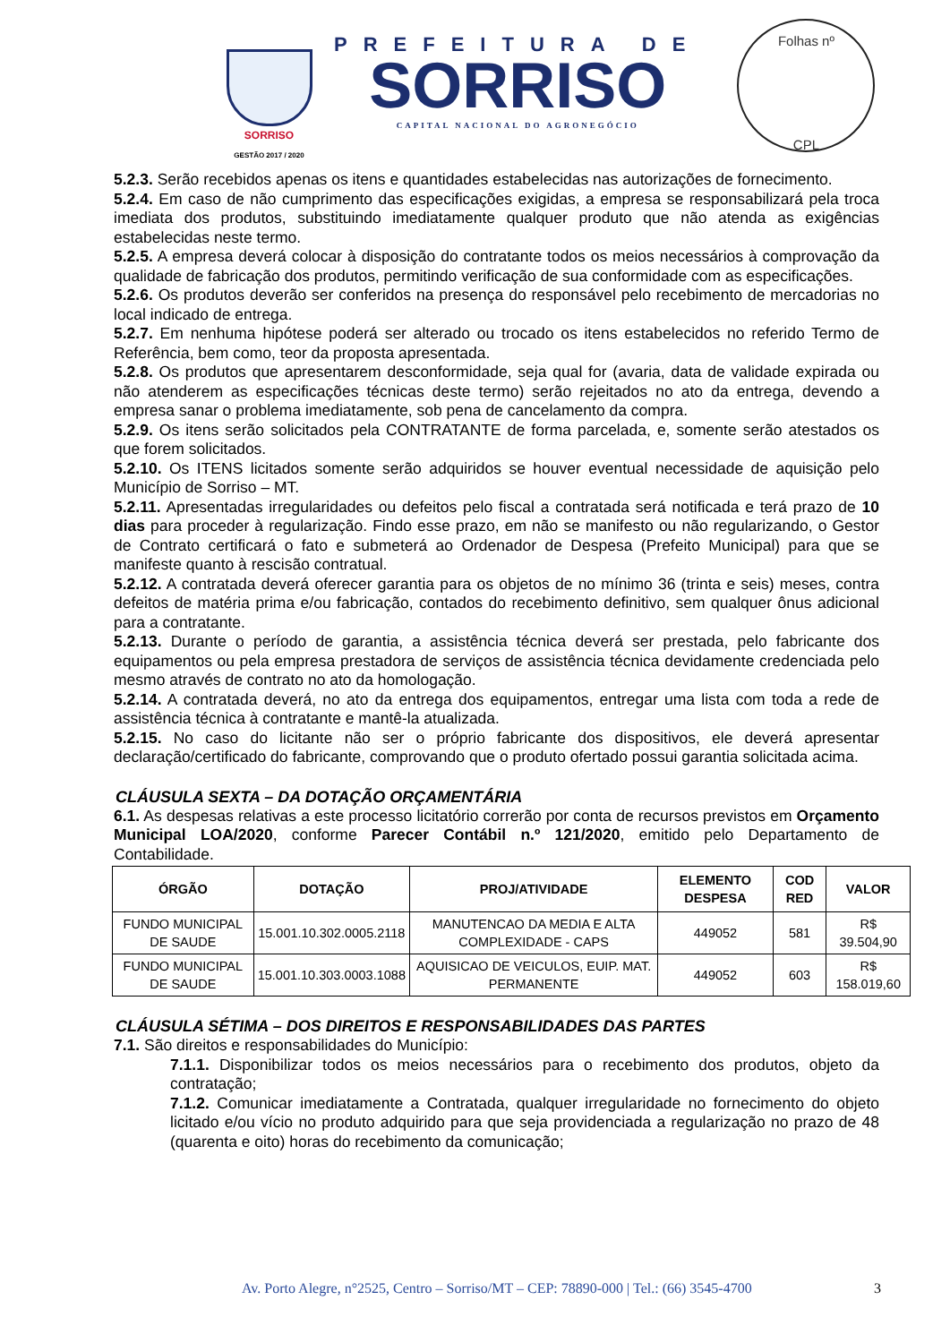SORRISO
GESTÃO 2017 / 2020
PREFEITURA DE
SORRISO
CAPITAL NACIONAL DO AGRONEGÓCIO
Folhas nº
CPL
5.2.3. Serão recebidos apenas os itens e quantidades estabelecidas nas autorizações de fornecimento.
5.2.4. Em caso de não cumprimento das especificações exigidas, a empresa se responsabilizará pela troca imediata dos produtos, substituindo imediatamente qualquer produto que não atenda as exigências estabelecidas neste termo.
5.2.5. A empresa deverá colocar à disposição do contratante todos os meios necessários à comprovação da qualidade de fabricação dos produtos, permitindo verificação de sua conformidade com as especificações.
5.2.6. Os produtos deverão ser conferidos na presença do responsável pelo recebimento de mercadorias no local indicado de entrega.
5.2.7. Em nenhuma hipótese poderá ser alterado ou trocado os itens estabelecidos no referido Termo de Referência, bem como, teor da proposta apresentada.
5.2.8. Os produtos que apresentarem desconformidade, seja qual for (avaria, data de validade expirada ou não atenderem as especificações técnicas deste termo) serão rejeitados no ato da entrega, devendo a empresa sanar o problema imediatamente, sob pena de cancelamento da compra.
5.2.9. Os itens serão solicitados pela CONTRATANTE de forma parcelada, e, somente serão atestados os que forem solicitados.
5.2.10. Os ITENS licitados somente serão adquiridos se houver eventual necessidade de aquisição pelo Município de Sorriso – MT.
5.2.11. Apresentadas irregularidades ou defeitos pelo fiscal a contratada será notificada e terá prazo de 10 dias para proceder à regularização. Findo esse prazo, em não se manifesto ou não regularizando, o Gestor de Contrato certificará o fato e submeterá ao Ordenador de Despesa (Prefeito Municipal) para que se manifeste quanto à rescisão contratual.
5.2.12. A contratada deverá oferecer garantia para os objetos de no mínimo 36 (trinta e seis) meses, contra defeitos de matéria prima e/ou fabricação, contados do recebimento definitivo, sem qualquer ônus adicional para a contratante.
5.2.13. Durante o período de garantia, a assistência técnica deverá ser prestada, pelo fabricante dos equipamentos ou pela empresa prestadora de serviços de assistência técnica devidamente credenciada pelo mesmo através de contrato no ato da homologação.
5.2.14. A contratada deverá, no ato da entrega dos equipamentos, entregar uma lista com toda a rede de assistência técnica à contratante e mantê-la atualizada.
5.2.15. No caso do licitante não ser o próprio fabricante dos dispositivos, ele deverá apresentar declaração/certificado do fabricante, comprovando que o produto ofertado possui garantia solicitada acima.
CLÁUSULA SEXTA – DA DOTAÇÃO ORÇAMENTÁRIA
6.1. As despesas relativas a este processo licitatório correrão por conta de recursos previstos em Orçamento Municipal LOA/2020, conforme Parecer Contábil n.º 121/2020, emitido pelo Departamento de Contabilidade.
| ÓRGÃO | DOTAÇÃO | PROJ/ATIVIDADE | ELEMENTO DESPESA | COD RED | VALOR |
| --- | --- | --- | --- | --- | --- |
| FUNDO MUNICIPAL DE SAUDE | 15.001.10.302.0005.2118 | MANUTENCAO DA MEDIA E ALTA COMPLEXIDADE - CAPS | 449052 | 581 | R$ 39.504,90 |
| FUNDO MUNICIPAL DE SAUDE | 15.001.10.303.0003.1088 | AQUISICAO DE VEICULOS, EUIP. MAT. PERMANENTE | 449052 | 603 | R$ 158.019,60 |
CLÁUSULA SÉTIMA – DOS DIREITOS E RESPONSABILIDADES DAS PARTES
7.1. São direitos e responsabilidades do Município:
7.1.1. Disponibilizar todos os meios necessários para o recebimento dos produtos, objeto da contratação;
7.1.2. Comunicar imediatamente a Contratada, qualquer irregularidade no fornecimento do objeto licitado e/ou vício no produto adquirido para que seja providenciada a regularização no prazo de 48 (quarenta e oito) horas do recebimento da comunicação;
Av. Porto Alegre, n°2525, Centro – Sorriso/MT – CEP: 78890-000 | Tel.: (66) 3545-4700
3